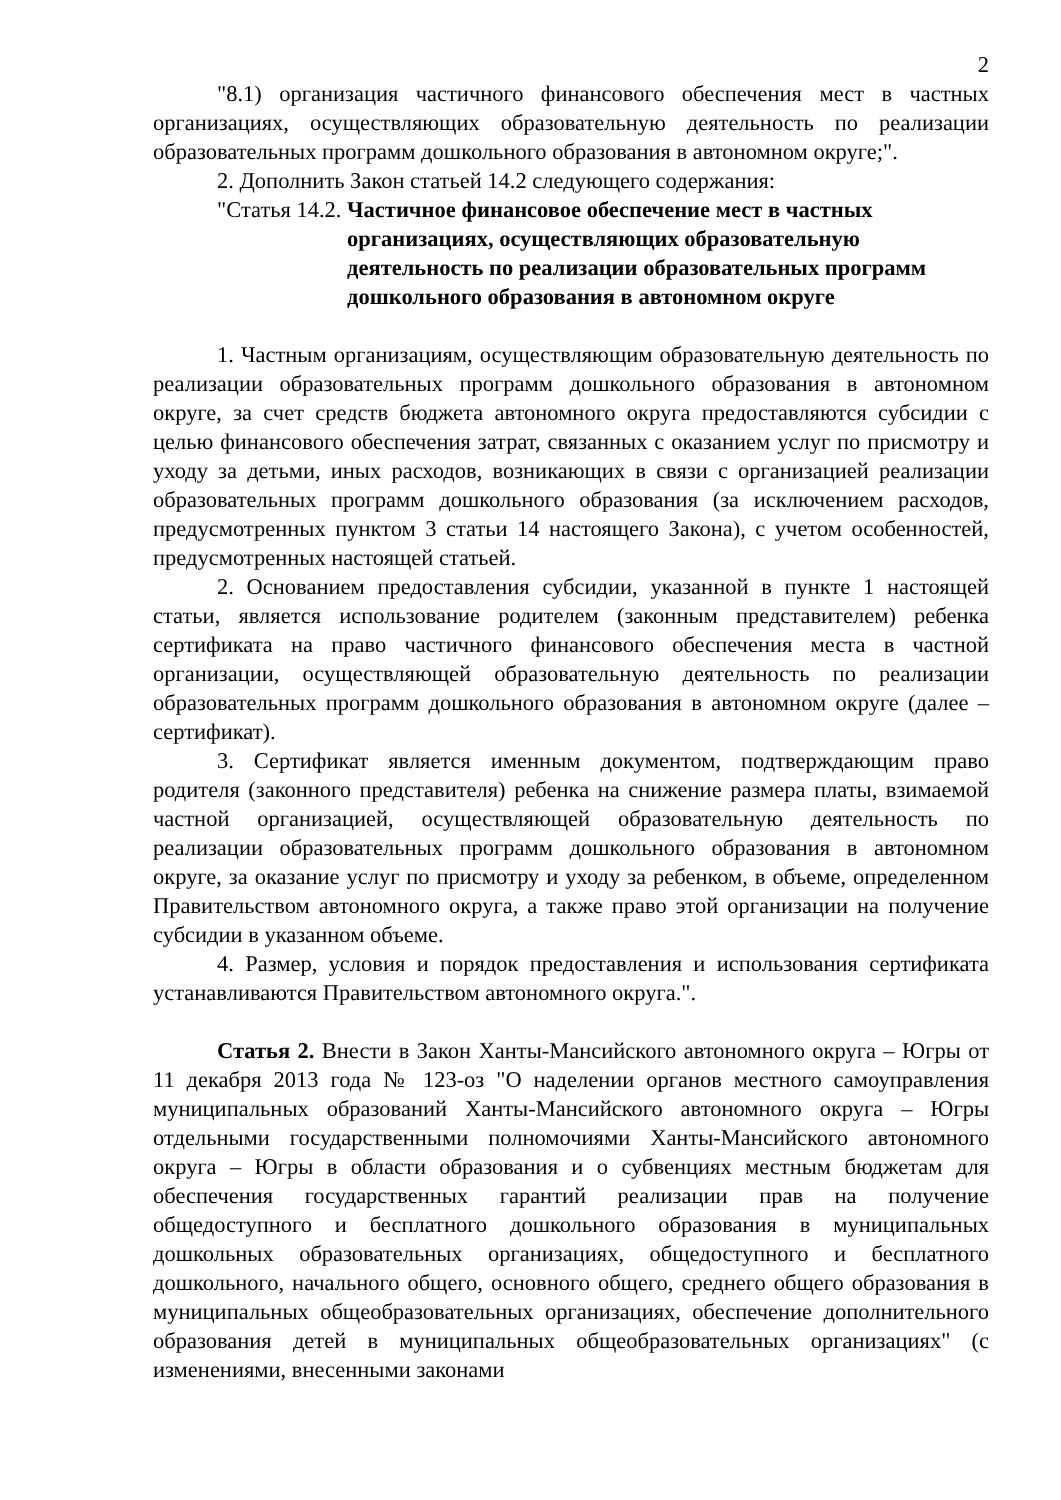2
"8.1) организация частичного финансового обеспечения мест в частных организациях, осуществляющих образовательную деятельность по реализации образовательных программ дошкольного образования в автономном округе;".
2. Дополнить Закон статьей 14.2 следующего содержания:
"Статья 14.2. Частичное финансовое обеспечение мест в частных организациях, осуществляющих образовательную деятельность по реализации образовательных программ дошкольного образования в автономном округе
1. Частным организациям, осуществляющим образовательную деятельность по реализации образовательных программ дошкольного образования в автономном округе, за счет средств бюджета автономного округа предоставляются субсидии с целью финансового обеспечения затрат, связанных с оказанием услуг по присмотру и уходу за детьми, иных расходов, возникающих в связи с организацией реализации образовательных программ дошкольного образования (за исключением расходов, предусмотренных пунктом 3 статьи 14 настоящего Закона), с учетом особенностей, предусмотренных настоящей статьей.
2. Основанием предоставления субсидии, указанной в пункте 1 настоящей статьи, является использование родителем (законным представителем) ребенка сертификата на право частичного финансового обеспечения места в частной организации, осуществляющей образовательную деятельность по реализации образовательных программ дошкольного образования в автономном округе (далее – сертификат).
3. Сертификат является именным документом, подтверждающим право родителя (законного представителя) ребенка на снижение размера платы, взимаемой частной организацией, осуществляющей образовательную деятельность по реализации образовательных программ дошкольного образования в автономном округе, за оказание услуг по присмотру и уходу за ребенком, в объеме, определенном Правительством автономного округа, а также право этой организации на получение субсидии в указанном объеме.
4. Размер, условия и порядок предоставления и использования сертификата устанавливаются Правительством автономного округа.".
Статья 2. Внести в Закон Ханты-Мансийского автономного округа – Югры от 11 декабря 2013 года № 123-оз "О наделении органов местного самоуправления муниципальных образований Ханты-Мансийского автономного округа – Югры отдельными государственными полномочиями Ханты-Мансийского автономного округа – Югры в области образования и о субвенциях местным бюджетам для обеспечения государственных гарантий реализации прав на получение общедоступного и бесплатного дошкольного образования в муниципальных дошкольных образовательных организациях, общедоступного и бесплатного дошкольного, начального общего, основного общего, среднего общего образования в муниципальных общеобразовательных организациях, обеспечение дополнительного образования детей в муниципальных общеобразовательных организациях" (с изменениями, внесенными законами